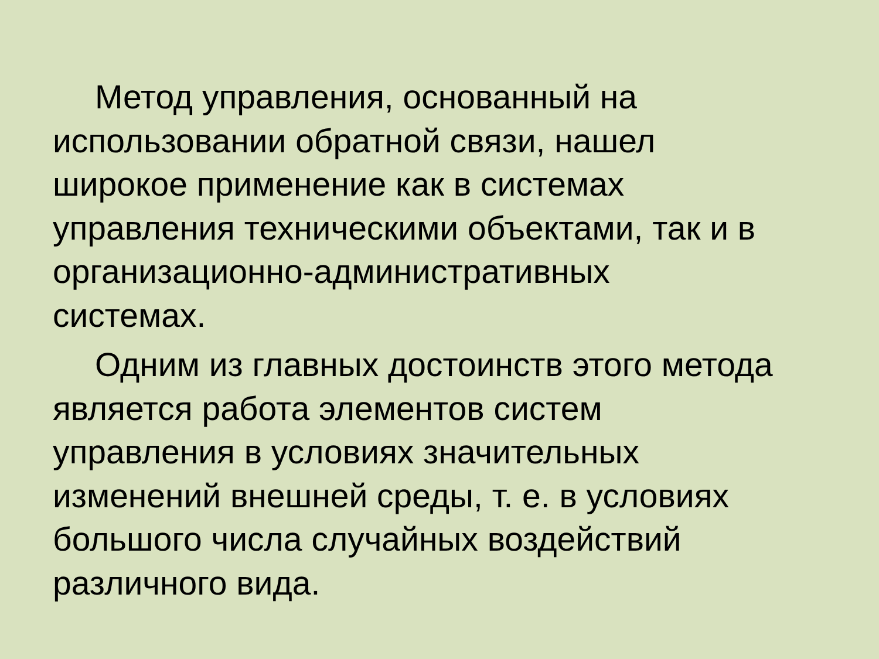Метод управления, основанный на
использовании обратной связи, нашел
широкое применение как в системах
управления техническими объектами, так и в
организационно-административных
системах.
Одним из главных достоинств этого метода
является работа элементов систем
управления в условиях значительных
изменений внешней среды, т. е. в условиях
большого числа случайных воздействий
различного вида.